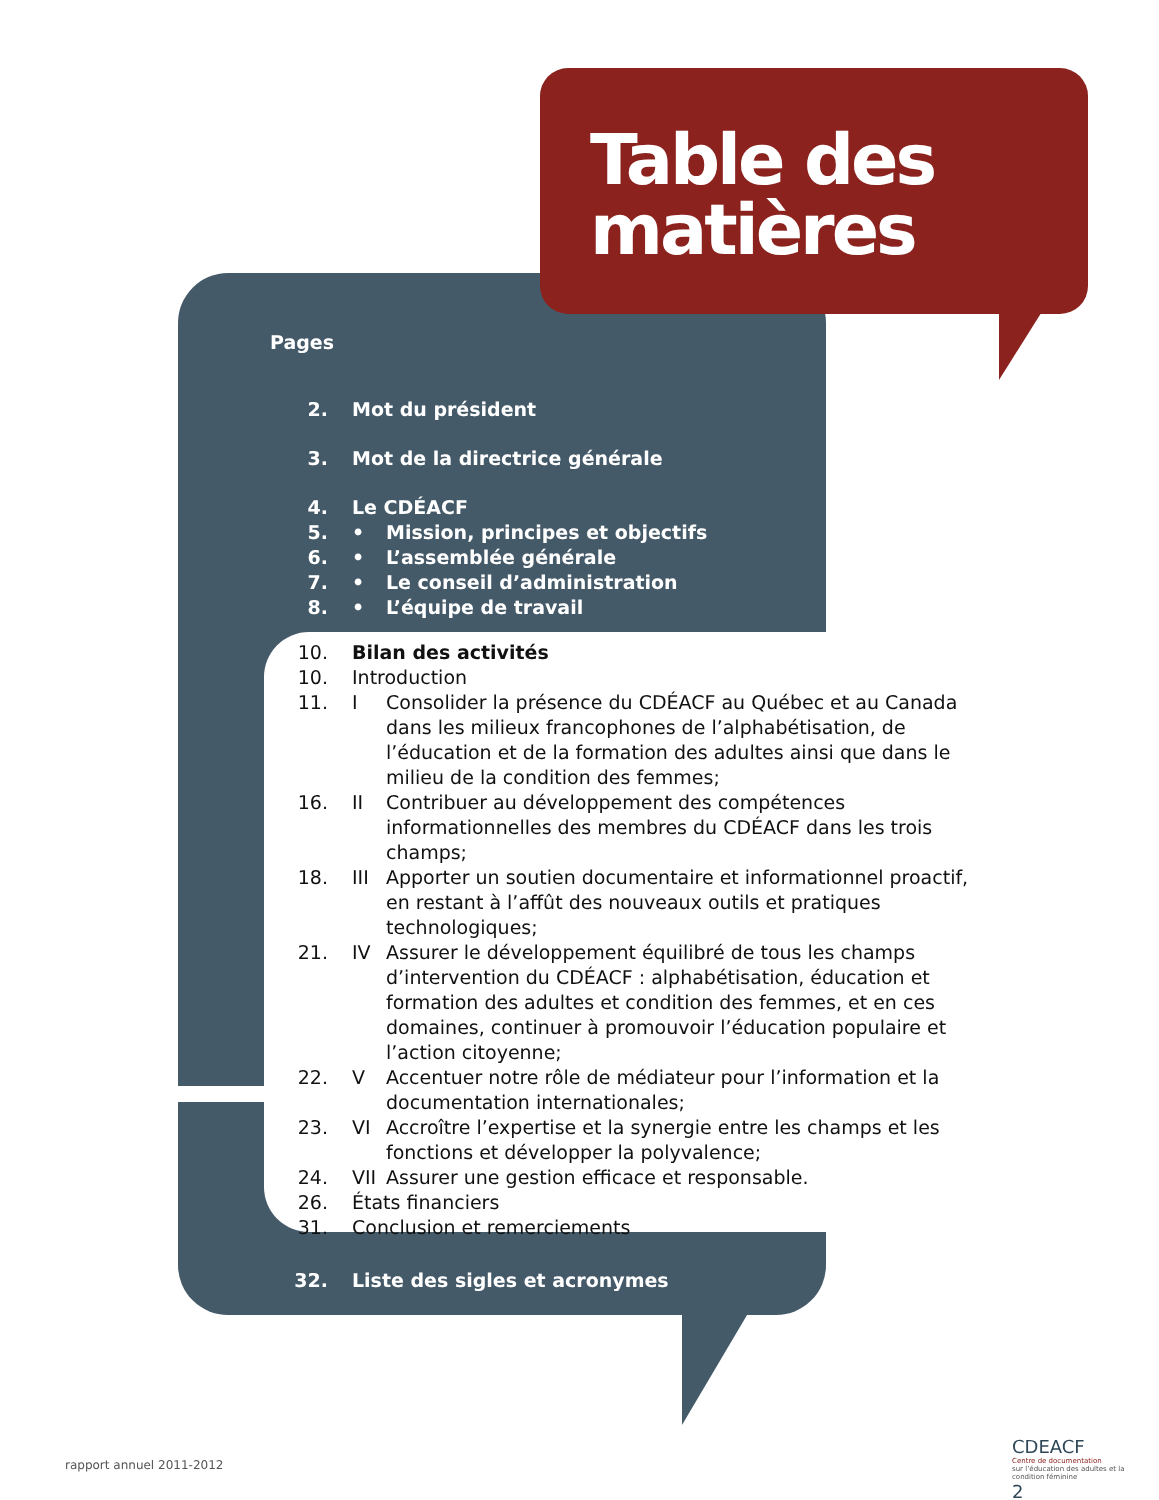Table des
matières
Pages
2. Mot du président
3. Mot de la directrice générale
4. Le CDÉACF
5. • Mission, principes et objectifs
6. • L’assemblée générale
7. • Le conseil d’administration
8. • L’équipe de travail
10. Bilan des activités
10. Introduction
11. I Consolider la présence du CDÉACF au Québec et au Canada dans les milieux francophones de l’alphabétisation, de l’éducation et de la formation des adultes ainsi que dans le milieu de la condition des femmes;
16. II Contribuer au développement des compétences informationnelles des membres du CDÉACF dans les trois champs;
18. III Apporter un soutien documentaire et informationnel proactif, en restant à l’affût des nouveaux outils et pratiques technologiques;
21. IV Assurer le développement équilibré de tous les champs d’intervention du CDÉACF : alphabétisation, éducation et formation des adultes et condition des femmes, et en ces domaines, continuer à promouvoir l’éducation populaire et l’action citoyenne;
22. V Accentuer notre rôle de médiateur pour l’information et la documentation internationales;
23. VI Accroître l’expertise et la synergie entre les champs et les fonctions et développer la polyvalence;
24. VII Assurer une gestion efficace et responsable.
26. États financiers
31. Conclusion et remerciements
32. Liste des sigles et acronymes
rapport annuel 2011-2012
CDEACF
Centre de documentation
sur l’éducation des adultes et la condition féminine
2